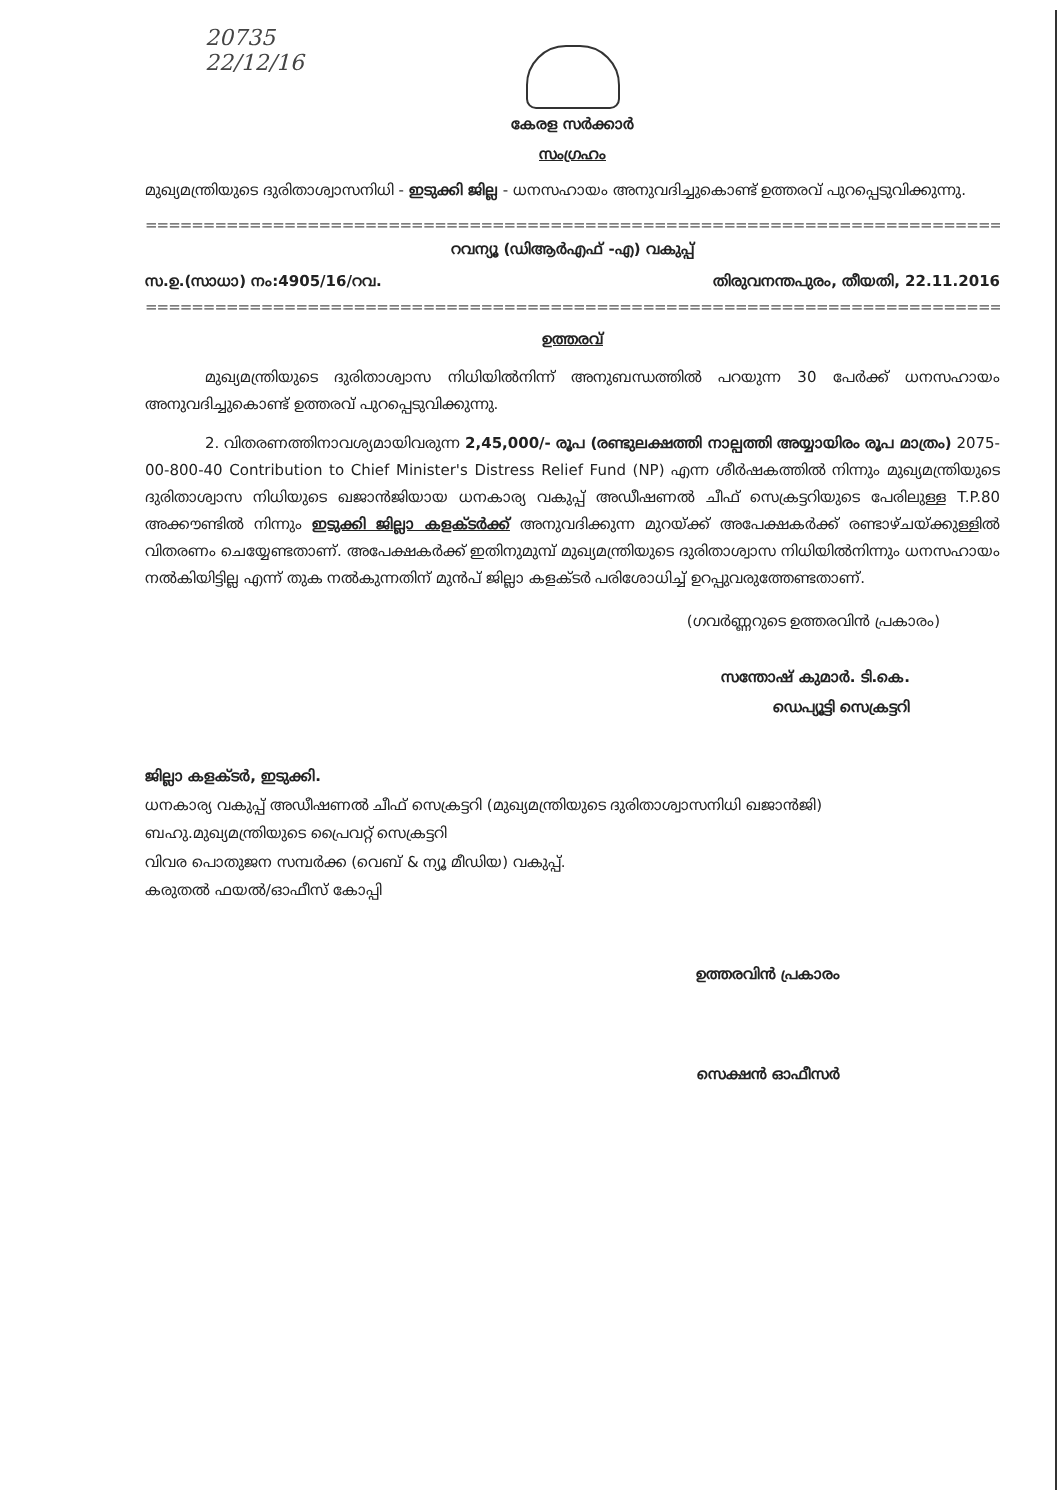20735
22/12/16
കേരള സർക്കാർ
സംഗ്രഹം
മുഖ്യമന്ത്രിയുടെ ദുരിതാശ്വാസനിധി - ഇടുക്കി ജില്ല - ധനസഹായം അനുവദിച്ചുകൊണ്ട് ഉത്തരവ് പുറപ്പെടുവിക്കുന്നു.
==============================================================================
റവന്യൂ (ഡിആർഎഫ് -എ) വകുപ്പ്
സ.ഉ.(സാധാ) നം:4905/16/റവ. തിരുവനന്തപുരം, തീയതി, 22.11.2016
==============================================================================
ഉത്തരവ്
മുഖ്യമന്ത്രിയുടെ ദുരിതാശ്വാസ നിധിയിൽനിന്ന് അനുബന്ധത്തിൽ പറയുന്ന 30 പേർക്ക് ധനസഹായം അനുവദിച്ചുകൊണ്ട് ഉത്തരവ് പുറപ്പെടുവിക്കുന്നു.
2. വിതരണത്തിനാവശ്യമായിവരുന്ന 2,45,000/- രൂപ (രണ്ടുലക്ഷത്തി നാല്പത്തി അയ്യായിരം രൂപ മാത്രം) 2075-00-800-40 Contribution to Chief Minister's Distress Relief Fund (NP) എന്ന ശീർഷകത്തിൽ നിന്നും മുഖ്യമന്ത്രിയുടെ ദുരിതാശ്വാസ നിധിയുടെ ഖജാൻജിയായ ധനകാര്യ വകുപ്പ് അഡീഷണൽ ചീഫ് സെക്രട്ടറിയുടെ പേരിലുള്ള T.P.80 അക്കൗണ്ടിൽ നിന്നും ഇടുക്കി ജില്ലാ കളക്ടർക്ക് അനുവദിക്കുന്ന മുറയ്ക്ക് അപേക്ഷകർക്ക് രണ്ടാഴ്ചയ്ക്കുള്ളിൽ വിതരണം ചെയ്യേണ്ടതാണ്. അപേക്ഷകർക്ക് ഇതിനുമുമ്പ് മുഖ്യമന്ത്രിയുടെ ദുരിതാശ്വാസ നിധിയിൽനിന്നും ധനസഹായം നൽകിയിട്ടില്ല എന്ന് തുക നൽകുന്നതിന് മുൻപ് ജില്ലാ കളക്ടർ പരിശോധിച്ച് ഉറപ്പുവരുത്തേണ്ടതാണ്.
(ഗവർണ്ണറുടെ ഉത്തരവിൻ പ്രകാരം)
സന്തോഷ് കുമാർ. ടി.കെ.
ഡെപ്യൂട്ടി സെക്രട്ടറി
ജില്ലാ കളക്ടർ, ഇടുക്കി.
ധനകാര്യ വകുപ്പ് അഡീഷണൽ ചീഫ് സെക്രട്ടറി (മുഖ്യമന്ത്രിയുടെ ദുരിതാശ്വാസനിധി ഖജാൻജി)
ബഹു.മുഖ്യമന്ത്രിയുടെ പ്രൈവറ്റ് സെക്രട്ടറി
വിവര പൊതുജന സമ്പർക്ക (വെബ് & ന്യൂ മീഡിയ) വകുപ്പ്.
കരുതൽ ഫയൽ/ഓഫീസ് കോപ്പി
ഉത്തരവിൻ പ്രകാരം
സെക്ഷൻ ഓഫീസർ